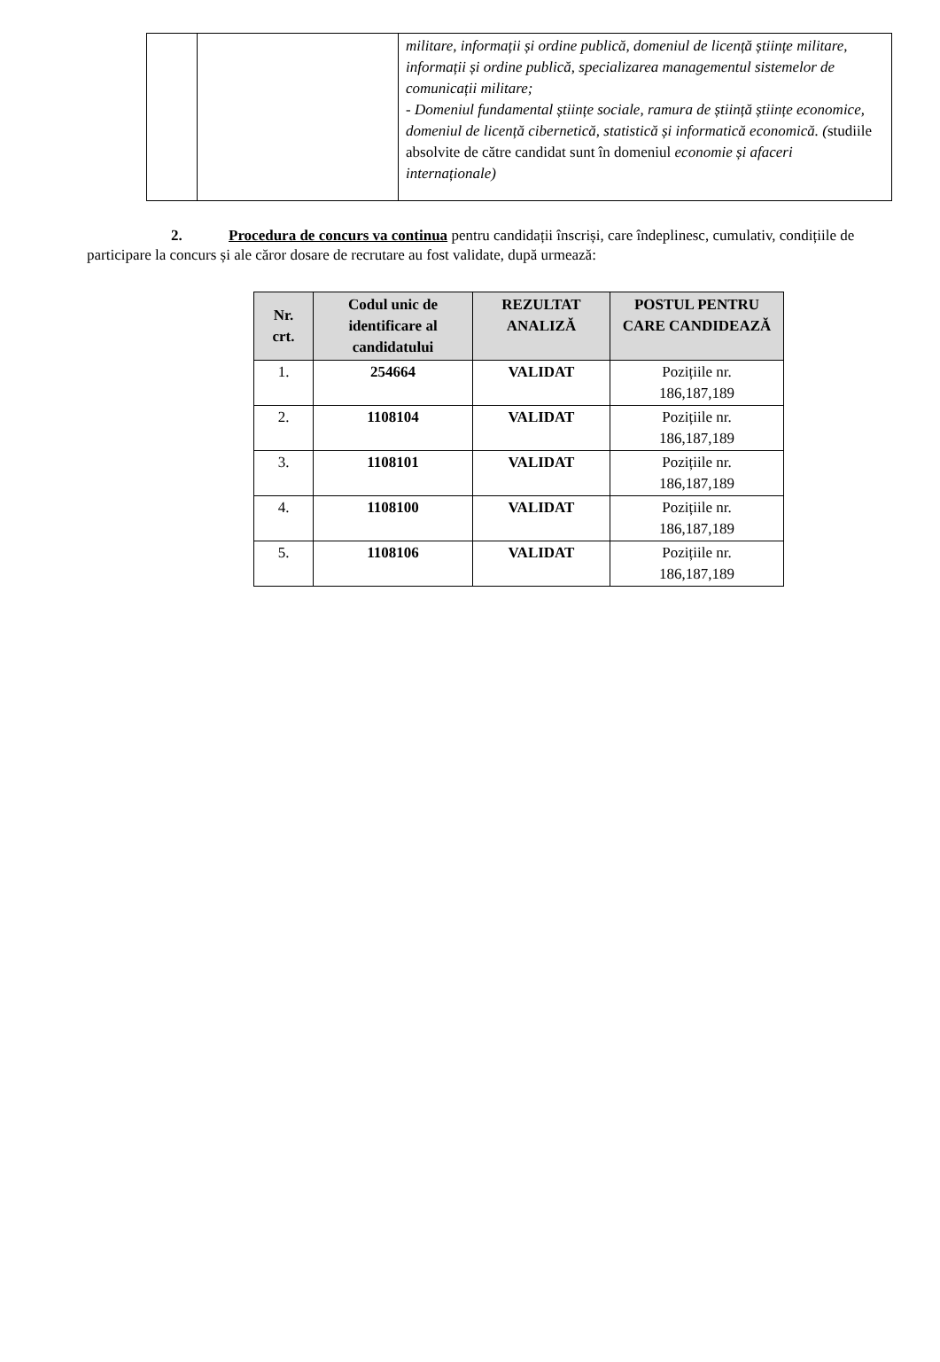| | | militare, informații și ordine publică, domeniul de licență științe militare, informații și ordine publică, specializarea managementul sistemelor de comunicații militare; - Domeniul fundamental științe sociale, ramura de știință științe economice, domeniul de licență cibernetică, statistică și informatică economică. ( studiile absolvite de către candidat sunt în domeniul economie și afaceri internaționale) |
2. Procedura de concurs va continua pentru candidații înscriși, care îndeplinesc, cumulativ, condițiile de participare la concurs și ale căror dosare de recrutare au fost validate, după urmează:
| Nr. crt. | Codul unic de identificare al candidatului | REZULTAT ANALIZĂ | POSTUL PENTRU CARE CANDIDEAZĂ |
| --- | --- | --- | --- |
| 1. | 254664 | VALIDAT | Pozițiile nr. 186,187,189 |
| 2. | 1108104 | VALIDAT | Pozițiile nr. 186,187,189 |
| 3. | 1108101 | VALIDAT | Pozițiile nr. 186,187,189 |
| 4. | 1108100 | VALIDAT | Pozițiile nr. 186,187,189 |
| 5. | 1108106 | VALIDAT | Pozițiile nr. 186,187,189 |